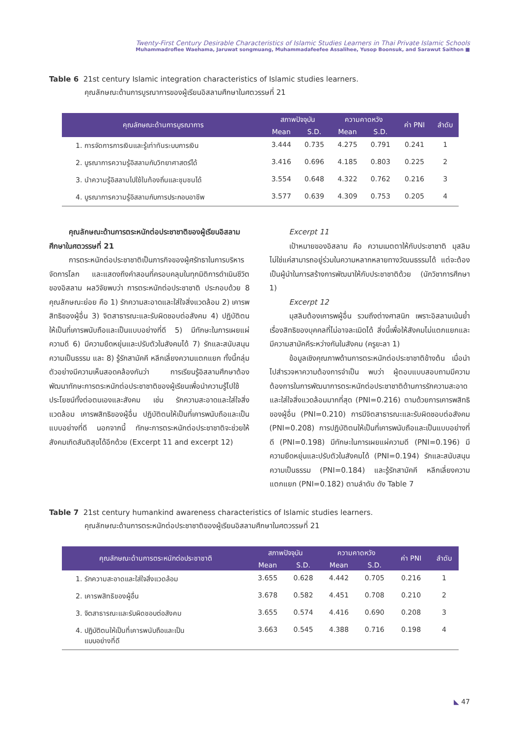Twenty-First Century Desirable Characteristics of Islamic Studies Learners in Thai Private Islamic Schools
Muhammadroflee Waehama, Jaruwat songmuang, Muhammadafeefee Assalihee, Yusop Boonsuk, and Sarawut Saithon ■
Table 6 21st century Islamic integration characteristics of Islamic studies learners.
คุณลักษณะด้านการบูรณาการของผู้เรียนอิสลามศึกษาในศตวรรษที่ 21
| คุณลักษณะด้านการบูรณาการ | สภาพปัจจุบัน | | ความคาดหวัง | | ค่า PNI | ลำดับ |
| --- | --- | --- | --- | --- | --- | --- |
| | Mean | S.D. | Mean | S.D. | | |
| 1. การจัดการการเงินและรู้เท่าทันระบบการเงิน | 3.444 | 0.735 | 4.275 | 0.791 | 0.241 | 1 |
| 2. บูรณาการความรู้อิสลามกับวิทยาศาสตร์ได้ | 3.416 | 0.696 | 4.185 | 0.803 | 0.225 | 2 |
| 3. นำความรู้อิสลามไปใช้ในท้องถิ่นและชุมชนได้ | 3.554 | 0.648 | 4.322 | 0.762 | 0.216 | 3 |
| 4. บูรณาการความรู้อิสลามกับการประกอบอาชีพ | 3.577 | 0.639 | 4.309 | 0.753 | 0.205 | 4 |
คุณลักษณะด้านการตระหนักต่อประชาชาติของผู้เรียนอิสลามศึกษาในศตวรรษที่ 21
การตระหนักต่อประชาชาติเป็นภารกิจของผู้ศรัทธาในการบริหารจัดการโลก และแสดงถึงคำสอนที่ครอบคลุมในทุกมิติการดำเนินชีวิตของอิสลาม ผลวิจัยพบว่า การตระหนักต่อประชาชาติ ประกอบด้วย 8 คุณลักษณะย่อย คือ 1) รักความสะอาดและใส่ใจสิ่งแวดล้อม 2) เคารพสิทธิของผู้อื่น 3) จิตสาธารณะและรับผิดชอบต่อสังคม 4) ปฏิบัติตนให้เป็นที่เคารพนับถือและเป็นแบบอย่างที่ดี 5) มีทักษะในการเผยแผ่ความดี 6) มีความยืดหยุ่นและปรับตัวในสังคมได้ 7) รักและสนับสนุนความเป็นธรรม และ 8) รู้รักสามัคคี หลีกเลี่ยงความแตกแยก ทั้งนี้กลุ่มตัวอย่างมีความเห็นสอดคล้องกันว่า การเรียนรู้อิสลามศึกษาต้องพัฒนาทักษะการตระหนักต่อประชาชาติของผู้เรียนเพื่อนำความรู้ไปใช้ประโยชน์ทั้งต่อตนเองและสังคม เช่น รักความสะอาดและใส่ใจสิ่งแวดล้อม เคารพสิทธิของผู้อื่น ปฏิบัติตนให้เป็นที่เคารพนับถือและเป็นแบบอย่างที่ดี นอกจากนี้ ทักษะการตระหนักต่อประชาชาติจะช่วยให้สังคมเกิดสันติสุขได้อีกด้วย (Excerpt 11 and excerpt 12)
Excerpt 11
เป้าหมายของอิสลาม คือ ความเมตตาให้กับประชาชาติ มุสลิมไม่ใช่แค่สามารถอยู่ร่วมในความหลากหลายทางวัฒนธรรมได้ แต่จะต้องเป็นผู้นำในการสร้างการพัฒนาให้กับประชาชาติด้วย (นักวิชาการศึกษา 1)
Excerpt 12
มุสลิมต้องเคารพผู้อื่น รวมถึงต่างศาสนิก เพราะอิสลามเน้นย้ำเรื่องสิทธิของบุคคลที่ไม่อาจละเมิดได้ สิ่งนี้เพื่อให้สังคมไม่แตกแยกและมีความสามัคคีระหว่างกันในสังคม (ครูยะลา 1)
ข้อมูลเชิงคุณภาพด้านการตระหนักต่อประชาชาติข้างต้น เมื่อนำไปสำรวจหาความต้องการจำเป็น พบว่า ผู้ตอบแบบสอบถามมีความต้องการในการพัฒนาการตระหนักต่อประชาชาติด้านการรักความสะอาดและใส่ใจสิ่งแวดล้อมมากที่สุด (PNI=0.216) ตามด้วยการเคารพสิทธิของผู้อื่น (PNI=0.210) การมีจิตสาธารณะและรับผิดชอบต่อสังคม (PNI=0.208) การปฏิบัติตนให้เป็นที่เคารพนับถือและเป็นแบบอย่างที่ดี (PNI=0.198) มีทักษะในการเผยแผ่ความดี (PNI=0.196) มีความยืดหยุ่นและปรับตัวในสังคมได้ (PNI=0.194) รักและสนับสนุนความเป็นธรรม (PNI=0.184) และรู้รักสามัคคี หลีกเลี่ยงความแตกแยก (PNI=0.182) ตามลำดับ ดัง Table 7
Table 7 21st century humankind awareness characteristics of Islamic studies learners.
คุณลักษณะด้านการตระหนักต่อประชาชาติของผู้เรียนอิสลามศึกษาในศตวรรษที่ 21
| คุณลักษณะด้านการตระหนักต่อประชาชาติ | สภาพปัจจุบัน | | ความคาดหวัง | | ค่า PNI | ลำดับ |
| --- | --- | --- | --- | --- | --- | --- |
| | Mean | S.D. | Mean | S.D. | | |
| 1. รักความสะอาดและใส่ใจสิ่งแวดล้อม | 3.655 | 0.628 | 4.442 | 0.705 | 0.216 | 1 |
| 2. เคารพสิทธิของผู้อื่น | 3.678 | 0.582 | 4.451 | 0.708 | 0.210 | 2 |
| 3. จิตสาธารณะและรับผิดชอบต่อสังคม | 3.655 | 0.574 | 4.416 | 0.690 | 0.208 | 3 |
| 4. ปฏิบัติตนให้เป็นที่เคารพนับถือและเป็น แบบอย่างที่ดี | 3.663 | 0.545 | 4.388 | 0.716 | 0.198 | 4 |
◣ 47